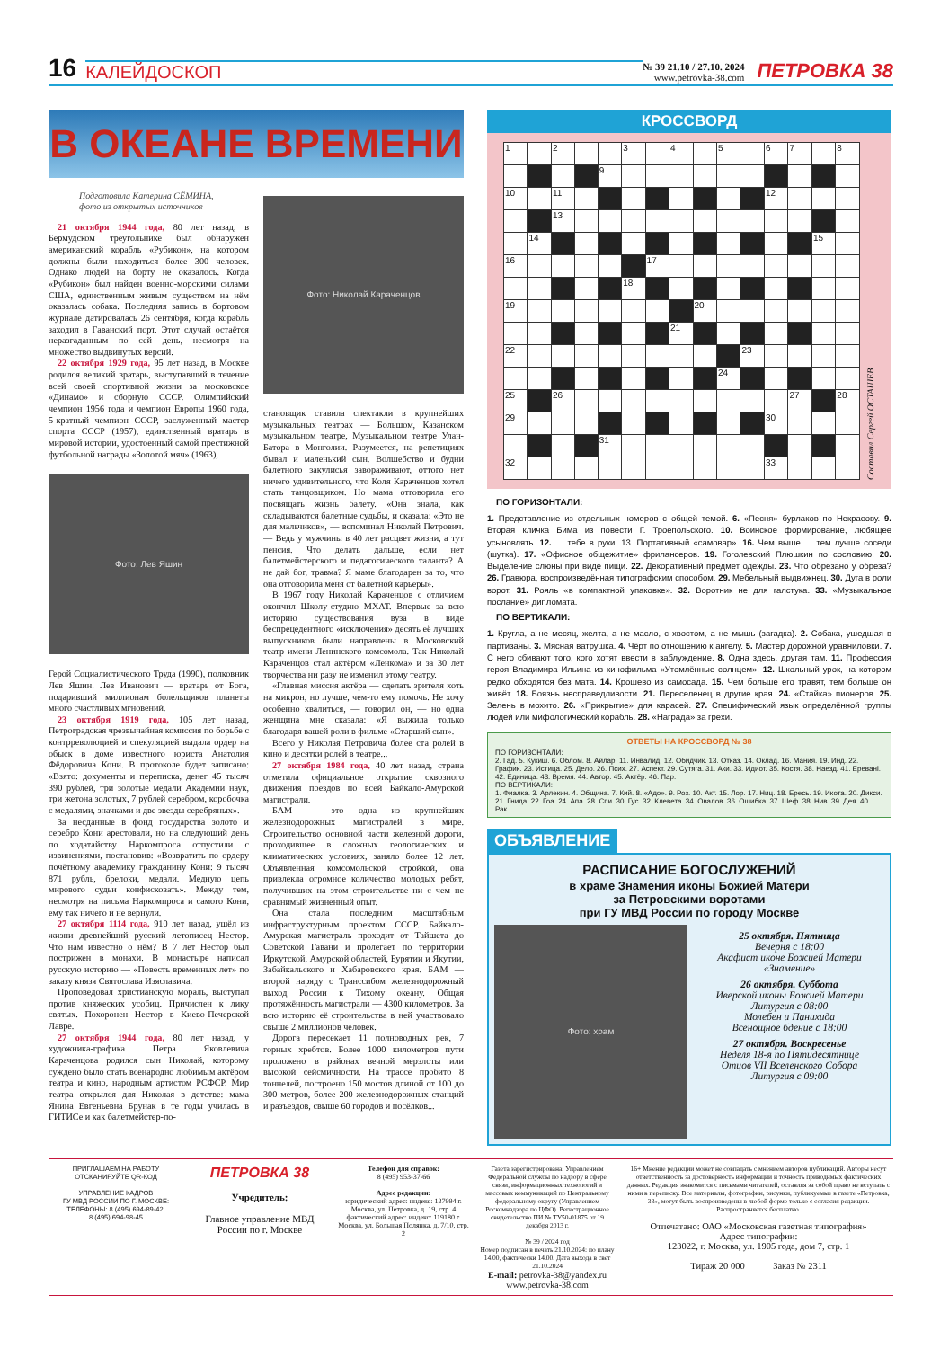16 КАЛЕЙДОСКОП
№ 39 21.10 / 27.10. 2024
www.petrovka-38.com
ПЕТРОВКА 38
В ОКЕАНЕ ВРЕМЕНИ
Подготовила Катерина СЁМИНА,
фото из открытых источников
21 октября 1944 года, 80 лет назад, в Бермудском треугольнике был обнаружен американский корабль «Рубикон», на котором должны были находиться более 300 человек. Однако людей на борту не оказалось. Когда «Рубикон» был найден военно-морскими силами США, единственным живым существом на нём оказалась собака. Последняя запись в бортовом журнале датировалась 26 сентября, когда корабль заходил в Гаванский порт. Этот случай остаётся неразгаданным по сей день, несмотря на множество выдвинутых версий.
22 октября 1929 года, 95 лет назад, в Москве родился великий вратарь, выступавший в течение всей своей спортивной жизни за московское «Динамо» и сборную СССР. Олимпийский чемпион 1956 года и чемпион Европы 1960 года, 5-кратный чемпион СССР, заслуженный мастер спорта СССР (1957), единственный вратарь в мировой истории, удостоенный самой престижной футбольной награды «Золотой мяч» (1963),
Фото: Лев Яшин
Герой Социалистического Труда (1990), полковник Лев Яшин. Лев Иванович — вратарь от Бога, подаривший миллионам болельщиков планеты много счастливых мгновений.
23 октября 1919 года, 105 лет назад, Петроградская чрезвычайная комиссия по борьбе с контрреволюцией и спекуляцией выдала ордер на обыск в доме известного юриста Анатолия Фёдоровича Кони. В протоколе будет записано: «Взято: документы и переписка, денег 45 тысяч 390 рублей, три золотые медали Академии наук, три жетона золотых, 7 рублей серебром, коробочка с медалями, значками и две звезды серебряных».
За несданные в фонд государства золото и серебро Кони арестовали, но на следующий день по ходатайству Наркомпроса отпустили с извинениями, постановив: «Возвратить по ордеру почётному академику гражданину Кони: 9 тысяч 871 рубль, брелоки, медали. Медную цепь мирового судьи конфисковать». Между тем, несмотря на письма Наркомпроса и самого Кони, ему так ничего и не вернули.
27 октября 1114 года, 910 лет назад, ушёл из жизни древнейший русский летописец Нестор. Что нам известно о нём? В 7 лет Нестор был пострижен в монахи. В монастыре написал русскую историю — «Повесть временных лет» по заказу князя Святослава Изяславича.
Проповедовал христианскую мораль, выступал против княжеских усобиц. Причислен к лику святых. Похоронен Нестор в Киево-Печерской Лавре.
27 октября 1944 года, 80 лет назад, у художника-графика Петра Яковлевича Караченцова родился сын Николай, которому суждено было стать всенародно любимым актёром театра и кино, народным артистом РСФСР. Мир театра открылся для Николая в детстве: мама Янина Евгеньевна Брунак в те годы училась в ГИТИСе и как балетмейстер-по-
Фото: Николай Караченцов
становщик ставила спектакли в крупнейших музыкальных театрах — Большом, Казанском музыкальном театре, Музыкальном театре Улан-Батора в Монголии. Разумеется, на репетициях бывал и маленький сын. Волшебство и будни балетного закулисья завораживают, оттого нет ничего удивительного, что Коля Караченцов хотел стать танцовщиком. Но мама отговорила его посвящать жизнь балету. «Она знала, как складываются балетные судьбы, и сказала: «Это не для мальчиков», — вспоминал Николай Петрович. — Ведь у мужчины в 40 лет расцвет жизни, а тут пенсия. Что делать дальше, если нет балетмейстерского и педагогического таланта? А не дай бог, травма? Я маме благодарен за то, что она отговорила меня от балетной карьеры».
В 1967 году Николай Караченцов с отличием окончил Школу-студию МХАТ. Впервые за всю историю существования вуза в виде беспрецедентного «исключения» десять её лучших выпускников были направлены в Московский театр имени Ленинского комсомола. Так Николай Караченцов стал актёром «Ленкома» и за 30 лет творчества ни разу не изменил этому театру.
«Главная миссия актёра — сделать зрителя хоть на микрон, но лучше, чем-то ему помочь. Не хочу особенно хвалиться, — говорил он, — но одна женщина мне сказала: «Я выжила только благодаря вашей роли в фильме «Старший сын».
Всего у Николая Петровича более ста ролей в кино и десятки ролей в театре...
27 октября 1984 года, 40 лет назад, страна отметила официальное открытие сквозного движения поездов по всей Байкало-Амурской магистрали.
БАМ — это одна из крупнейших железнодорожных магистралей в мире. Строительство основной части железной дороги, проходившее в сложных геологических и климатических условиях, заняло более 12 лет. Объявленная комсомольской стройкой, она привлекла огромное количество молодых ребят, получивших на этом строительстве ни с чем не сравнимый жизненный опыт.
Она стала последним масштабным инфраструктурным проектом СССР. Байкало-Амурская магистраль проходит от Тайшета до Советской Гавани и пролегает по территории Иркутской, Амурской областей, Бурятии и Якутии, Забайкальского и Хабаровского края. БАМ — второй наряду с Транссибом железнодорожный выход России к Тихому океану. Общая протяжённость магистрали — 4300 километров. За всю историю её строительства в ней участвовало свыше 2 миллионов человек.
Дорога пересекает 11 полноводных рек, 7 горных хребтов. Более 1000 километров пути проложено в районах вечной мерзлоты или высокой сейсмичности. На трассе пробито 8 тоннелей, построено 150 мостов длиной от 100 до 300 метров, более 200 железнодорожных станций и разъездов, свыше 60 городов и посёлков...
КРОССВОРД
| 1 | | 2 | | | 3 | | 4 | | 5 | | 6 | 7 | | 8 |
| | | | | 9 | | | | | | | | | | |
| 10 | | 11 | | | | | | | | | 12 | | | |
| | | 13 | | | | | | | | | | | | |
| | 14 | | | | | | | | | | | | 15 | |
| 16 | | | | | | 17 | | | | | | | | |
| | | | | | 18 | | | | | | | | | |
| 19 | | | | | | | | 20 | | | | | | |
| | | | | | | | 21 | | | | | | | |
| 22 | | | | | | | | | | 23 | | | | |
| | | | | | | | | | 24 | | | | | |
| 25 | | 26 | | | | | | | | | | 27 | | 28 |
| 29 | | | | | | | | | | | 30 | | | |
| | | | | 31 | | | | | | | | | | |
| 32 | | | | | | | | | | | 33 | | | |
Составил Сергей ОСТАШЕВ
ПО ГОРИЗОНТАЛИ:
1. Представление из отдельных номеров с общей темой. 6. «Песня» бурлаков по Некрасову. 9. Вторая кличка Бима из повести Г. Троепольского. 10. Воинское формирование, любящее усыновлять. 12. … тебе в руки. 13. Портативный «самовар». 16. Чем выше … тем лучше соседи (шутка). 17. «Офисное общежитие» фрилансеров. 19. Гоголевский Плюшкин по сословию. 20. Выделение слюны при виде пищи. 22. Декоративный предмет одежды. 23. Что обрезано у обреза? 26. Гравюра, воспроизведённая типографским способом. 29. Мебельный выдвижнец. 30. Дуга в роли ворот. 31. Рояль «в компактной упаковке». 32. Воротник не для галстука. 33. «Музыкальное послание» дипломата.
ПО ВЕРТИКАЛИ:
1. Кругла, а не месяц, желта, а не масло, с хвостом, а не мышь (загадка). 2. Собака, ушедшая в партизаны. 3. Мясная ватрушка. 4. Чёрт по отношению к ангелу. 5. Мастер дорожной уравниловки. 7. С него сбивают того, кого хотят ввести в заблуждение. 8. Одна здесь, другая там. 11. Профессия героя Владимира Ильина из кинофильма «Утомлённые солнцем». 12. Школьный урок, на котором редко обходятся без мата. 14. Крошево из самосада. 15. Чем больше его травят, тем больше он живёт. 18. Боязнь несправедливости. 21. Переселенец в другие края. 24. «Стайка» пионеров. 25. Зелень в мохито. 26. «Прикрытие» для карасей. 27. Специфический язык определённой группы людей или мифологический корабль. 28. «Награда» за грехи.
ОТВЕТЫ НА КРОССВОРД № 38
ПО ГОРИЗОНТАЛИ:
2. Гад. 5. Кукиш. 6. Облом. 8. Айлар. 11. Инвалид. 12. Обидчик. 13. Отказ. 14. Оклад. 16. Мания. 19. Инд. 22. График. 23. Истица. 25. Дело. 26. Псих. 27. Аспект. 29. Сутяга. 31. Аки. 33. Идиот. 35. Костя. 38. Наезд. 41. Ереванi. 42. Единица. 43. Время. 44. Автор. 45. Актёр. 46. Пар.
ПО ВЕРТИКАЛИ:
1. Фиалка. 3. Арлекин. 4. Община. 7. Кий. 8. «Адо». 9. Роз. 10. Акт. 15. Лор. 17. Ниц. 18. Ересь. 19. Икота. 20. Дикси. 21. Гнида. 22. Гоа. 24. Апа. 28. Спи. 30. Гус. 32. Клевета. 34. Овалов. 36. Ошибка. 37. Шеф. 38. Нив. 39. Дея. 40. Рак.
ОБЪЯВЛЕНИЕ
РАСПИСАНИЕ БОГОСЛУЖЕНИЙ
в храме Знамения иконы Божией Матери
за Петровскими воротами
при ГУ МВД России по городу Москве
Фото: храм
25 октября. Пятница
Вечерня с 18:00
Акафист иконе Божией Матери «Знамение»
26 октября. Суббота
Иверской иконы Божией Матери
Литургия с 08:00
Молебен и Панихида
Всенощное бдение с 18:00
27 октября. Воскресенье
Неделя 18-я по Пятидесятнице
Отцов VII Вселенского Собора
Литургия с 09:00
ПРИГЛАШАЕМ НА РАБОТУ
ОТСКАНИРУЙТЕ QR-КОД
УПРАВЛЕНИЕ КАДРОВ
ГУ МВД РОССИИ ПО Г. МОСКВЕ:
ТЕЛЕФОНЫ: 8 (495) 694-89-42;
8 (495) 694-98-45
ПЕТРОВКА 38
Учредитель:
Главное управление МВД России по г. Москве
Телефон для справок:
8 (495) 953-37-66
Адрес редакции:
юридический адрес: индекс: 127994 г. Москва, ул. Петровка, д. 19, стр. 4
фактический адрес: индекс: 119180 г. Москва, ул. Большая Полянка, д. 7/10, стр. 2
Газета зарегистрирована: Управлением Федеральной службы по надзору в сфере связи, информационных технологий и массовых коммуникаций по Центральному федеральному округу (Управлением Роскомнадзора по ЦФО). Регистрационное свидетельство ПИ № ТУ50-01875 от 19 декабря 2013 г.
№ 39 / 2024 год
Номер подписан в печать 21.10.2024: по плану 14.00, фактически 14.00. Дата выхода в свет 21.10.2024
E-mail: petrovka-38@yandex.ru
www.petrovka-38.com
16+ Мнение редакции может не совпадать с мнением авторов публикаций. Авторы несут ответственность за достоверность информации и точность приводимых фактических данных. Редакция знакомится с письмами читателей, оставляя за собой право не вступать с ними в переписку. Все материалы, фотографии, рисунки, публикуемые в газете «Петровка, 38», могут быть воспроизведены в любой форме только с согласия редакции. Распространяется бесплатно.
Отпечатано: ОАО «Московская газетная типография»
Адрес типографии:
123022, г. Москва, ул. 1905 года, дом 7, стр. 1
Тираж 20 000 Заказ № 2311